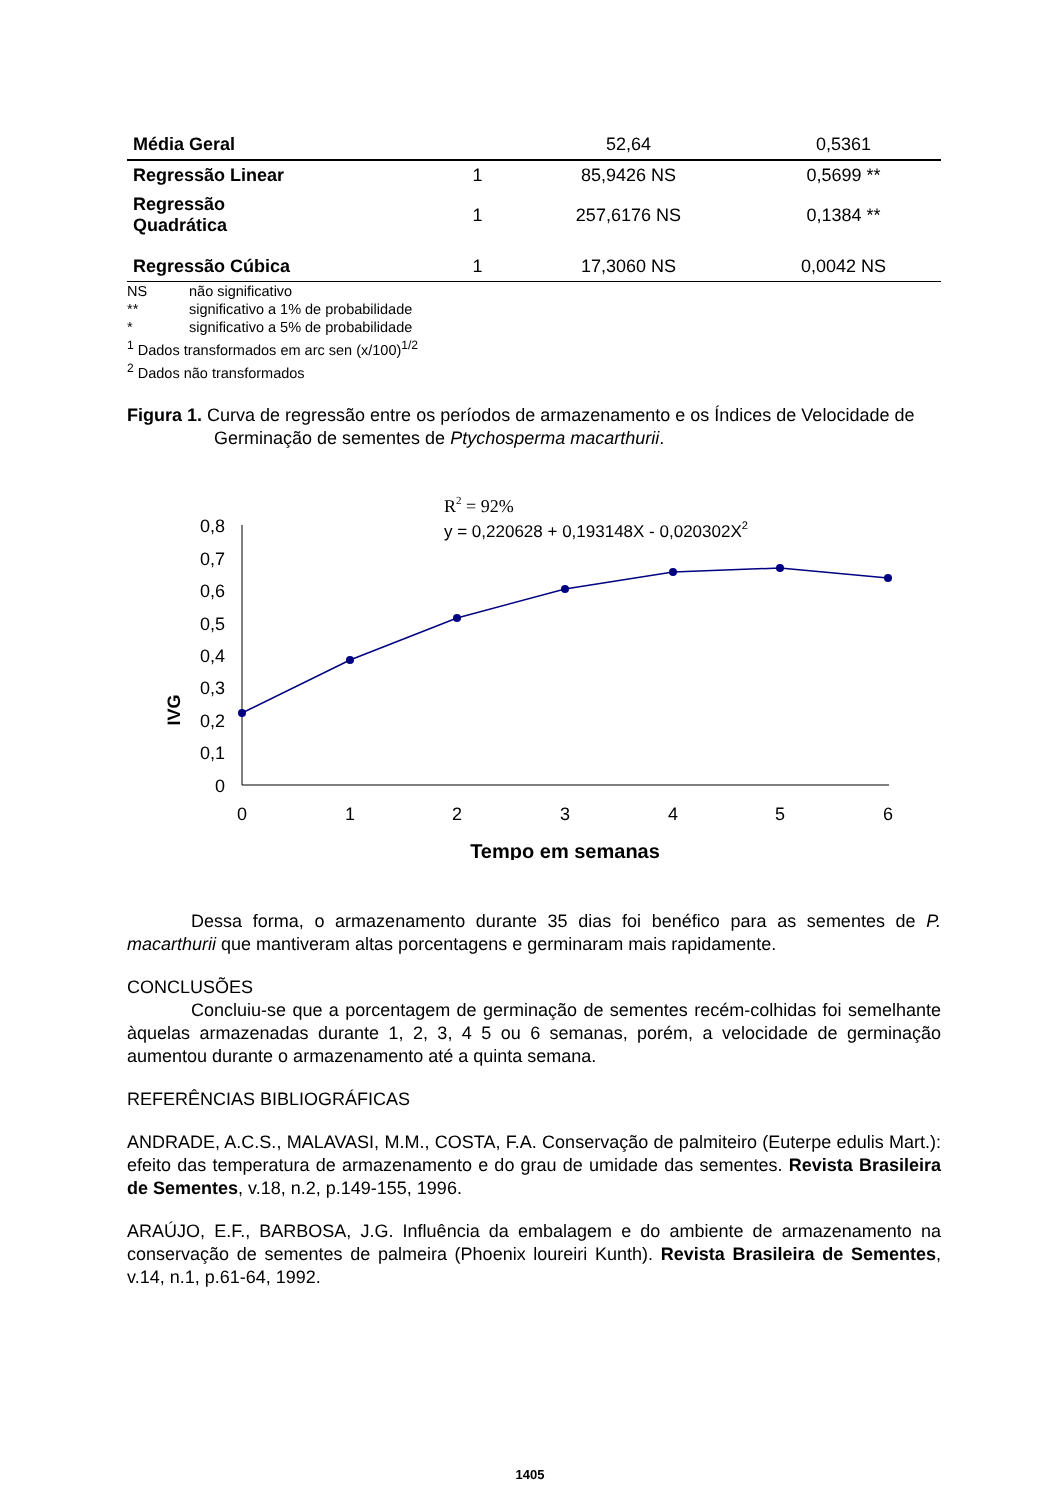| Média Geral | | 52,64 | 0,5361 |
| Regressão Linear | 1 | 85,9426 NS | 0,5699 ** |
| Regressão Quadrática | 1 | 257,6176 NS | 0,1384 ** |
| Regressão Cúbica | 1 | 17,3060 NS | 0,0042 NS |
NS não significativo
** significativo a 1% de probabilidade
* significativo a 5% de probabilidade
<sup>1</sup> Dados transformados em arc sen (x/100)<sup>1/2</sup>
<sup>2</sup> Dados não transformados
Figura 1. Curva de regressão entre os períodos de armazenamento e os Índices de Velocidade de Germinação de sementes de Ptychosperma macarthurii.
R2 = 92%
y = 0,220628 + 0,193148X - 0,020302X2
IVG
0,8
0,7
0,6
0,5
0,4
0,3
0,2
0,1
0
0
1
2
3
4
5
6
Tempo em semanas
Dessa forma, o armazenamento durante 35 dias foi benéfico para as sementes de P. macarthurii que mantiveram altas porcentagens e germinaram mais rapidamente.
CONCLUSÕES
Concluiu-se que a porcentagem de germinação de sementes recém-colhidas foi semelhante àquelas armazenadas durante 1, 2, 3, 4 5 ou 6 semanas, porém, a velocidade de germinação aumentou durante o armazenamento até a quinta semana.
REFERÊNCIAS BIBLIOGRÁFICAS
ANDRADE, A.C.S., MALAVASI, M.M., COSTA, F.A. Conservação de palmiteiro (Euterpe edulis Mart.): efeito das temperatura de armazenamento e do grau de umidade das sementes. Revista Brasileira de Sementes, v.18, n.2, p.149-155, 1996.
ARAÚJO, E.F., BARBOSA, J.G. Influência da embalagem e do ambiente de armazenamento na conservação de sementes de palmeira (Phoenix loureiri Kunth). Revista Brasileira de Sementes, v.14, n.1, p.61-64, 1992.
1405